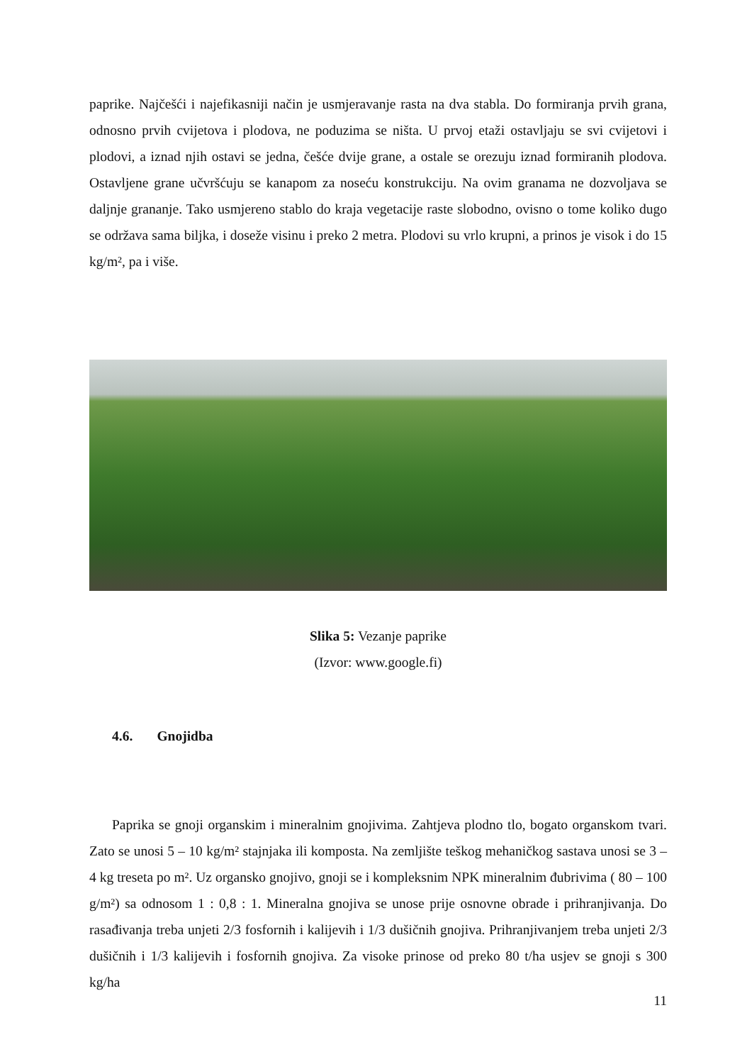paprike. Najčešći i najefikasniji način je usmjeravanje rasta na dva stabla. Do formiranja prvih grana, odnosno prvih cvijetova i plodova, ne poduzima se ništa. U prvoj etaži ostavljaju se svi cvijetovi i plodovi, a iznad njih ostavi se jedna, češće dvije grane, a ostale se orezuju iznad formiranih plodova. Ostavljene grane učvršćuju se kanapom za noseću konstrukciju. Na ovim granama ne dozvoljava se daljnje grananje. Tako usmjereno stablo do kraja vegetacije raste slobodno, ovisno o tome koliko dugo se održava sama biljka, i doseže visinu i preko 2 metra. Plodovi su vrlo krupni, a prinos je visok i do 15 kg/m², pa i više.
Slika 5: Vezanje paprike
(Izvor: www.google.fi)
4.6. Gnojidba
Paprika se gnoji organskim i mineralnim gnojivima. Zahtjeva plodno tlo, bogato organskom tvari. Zato se unosi 5 – 10 kg/m² stajnjaka ili komposta. Na zemljište teškog mehaničkog sastava unosi se 3 – 4 kg treseta po m². Uz organsko gnojivo, gnoji se i kompleksnim NPK mineralnim đubrivima ( 80 – 100 g/m²) sa odnosom 1 : 0,8 : 1. Mineralna gnojiva se unose prije osnovne obrade i prihranjivanja. Do rasađivanja treba unjeti 2/3 fosfornih i kalijevih i 1/3 dušičnih gnojiva. Prihranjivanjem treba unjeti 2/3 dušičnih i 1/3 kalijevih i fosfornih gnojiva. Za visoke prinose od preko 80 t/ha usjev se gnoji s 300 kg/ha
11